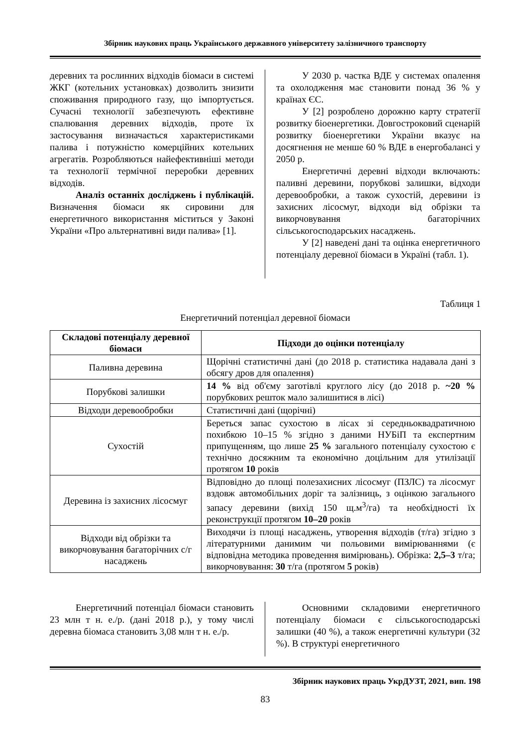Збірник наукових праць Українського державного університету залізничного транспорту
деревних та рослинних відходів біомаси в системі ЖКГ (котельних установках) дозволить знизити споживання природного газу, що імпортується. Сучасні технології забезпечують ефективне спалювання деревних відходів, проте їх застосування визначається характеристиками палива і потужністю комерційних котельних агрегатів. Розробляються найефективніші методи та технології термічної переробки деревних відходів.
Аналіз останніх досліджень і публікацій. Визначення біомаси як сировини для енергетичного використання міститься у Законі України «Про альтернативні види палива» [1].
У 2030 р. частка ВДЕ у системах опалення та охолодження має становити понад 36 % у країнах ЄС.
У [2] розроблено дорожню карту стратегії розвитку біоенергетики. Довгостроковий сценарій розвитку біоенергетики України вказує на досягнення не менше 60 % ВДЕ в енергобалансі у 2050 р.
Енергетичні деревні відходи включають: паливні деревини, порубкові залишки, відходи деревообробки, а також сухостій, деревини із захисних лісосмуг, відходи від обрізки та викорчовування багаторічних сільськогосподарських насаджень.
У [2] наведені дані та оцінка енергетичного потенціалу деревної біомаси в Україні (табл. 1).
Таблиця 1
Енергетичний потенціал деревної біомаси
| Складові потенціалу деревної біомаси | Підходи до оцінки потенціалу |
| --- | --- |
| Паливна деревина | Щорічні статистичні дані (до 2018 р. статистика надавала дані з обсягу дров для опалення) |
| Порубкові залишки | 14 % від об'єму заготівлі круглого лісу (до 2018 р. ~20 % порубкових решток мало залишитися в лісі) |
| Відходи деревообробки | Статистичні дані (щорічні) |
| Сухостій | Береться запас сухостою в лісах зі середньоквадратичною похибкою 10–15 % згідно з даними НУБіП та експертним припущенням, що лише 25 % загального потенціалу сухостою є технічно досяжним та економічно доцільним для утилізації протягом 10 років |
| Деревина із захисних лісосмуг | Відповідно до площі полезахисних лісосмуг (ПЗЛС) та лісосмуг вздовж автомобільних доріг та залізниць, з оцінкою загального запасу деревини (вихід 150 щ.м<sup>3</sup>/га) та необхідності їх реконструкції протягом 10–20 років |
| Відходи від обрізки та викорчовування багаторічних с/г насаджень | Виходячи із площі насаджень, утворення відходів (т/га) згідно з літературними данимим чи польовими вимірюваннями (є відповідна методика проведення вимірювань). Обрізка: 2,5–3 т/га; викорчовування: 30 т/га (протягом 5 років) |
Енергетичний потенціал біомаси становить 23 млн т н. е./р. (дані 2018 р.), у тому числі деревна біомаса становить 3,08 млн т н. е./р.
Основними складовими енергетичного потенціалу біомаси є сільськогосподарські залишки (40 %), а також енергетичні культури (32 %). В структурі енергетичного
Збірник наукових праць УкрДУЗТ, 2021, вип. 198
83